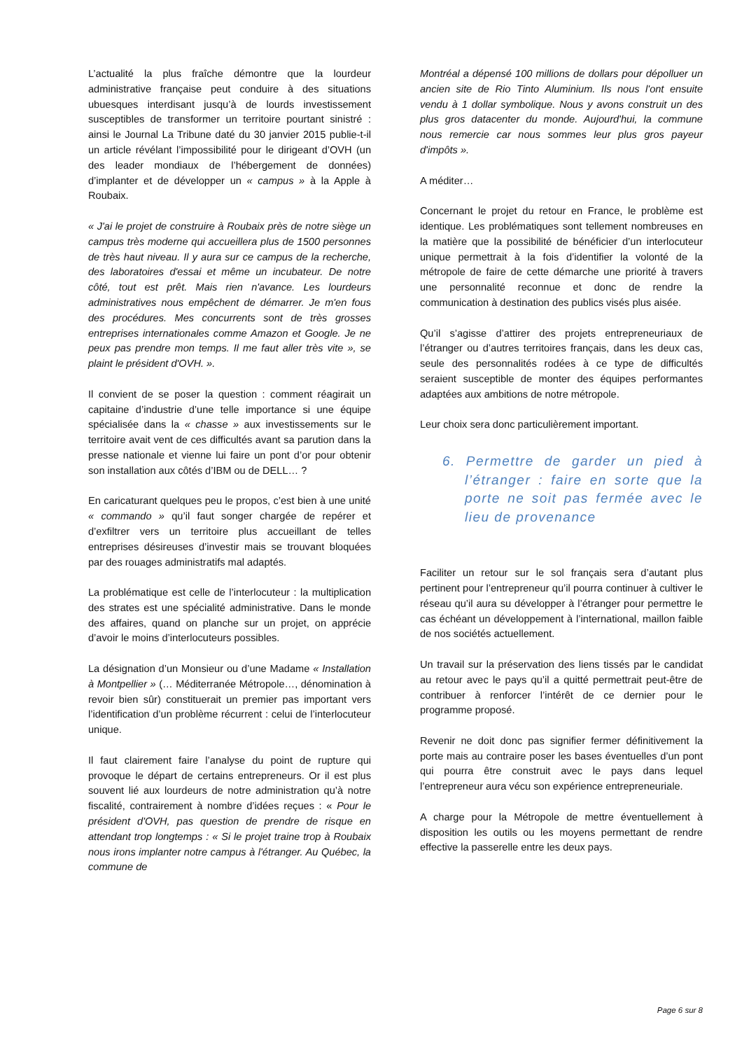L’actualité la plus fraîche démontre que la lourdeur administrative française peut conduire à des situations ubuesques interdisant jusqu’à de lourds investissement susceptibles de transformer un territoire pourtant sinistré : ainsi le Journal La Tribune daté du 30 janvier 2015 publie-t-il un article révélant l’impossibilité pour le dirigeant d’OVH (un des leader mondiaux de l’hébergement de données) d’implanter et de développer un « campus » à la Apple à Roubaix.
« J'ai le projet de construire à Roubaix près de notre siège un campus très moderne qui accueillera plus de 1500 personnes de très haut niveau. Il y aura sur ce campus de la recherche, des laboratoires d'essai et même un incubateur. De notre côté, tout est prêt. Mais rien n'avance. Les lourdeurs administratives nous empêchent de démarrer. Je m'en fous des procédures. Mes concurrents sont de très grosses entreprises internationales comme Amazon et Google. Je ne peux pas prendre mon temps. Il me faut aller très vite », se plaint le président d'OVH. ».
Il convient de se poser la question : comment réagirait un capitaine d’industrie d’une telle importance si une équipe spécialisée dans la « chasse » aux investissements sur le territoire avait vent de ces difficultés avant sa parution dans la presse nationale et vienne lui faire un pont d’or pour obtenir son installation aux côtés d’IBM ou de DELL… ?
En caricaturant quelques peu le propos, c’est bien à une unité « commando » qu’il faut songer chargée de repérer et d’exfiltrer vers un territoire plus accueillant de telles entreprises désireuses d’investir mais se trouvant bloquées par des rouages administratifs mal adaptés.
La problématique est celle de l’interlocuteur : la multiplication des strates est une spécialité administrative. Dans le monde des affaires, quand on planche sur un projet, on apprécie d’avoir le moins d’interlocuteurs possibles.
La désignation d’un Monsieur ou d’une Madame « Installation à Montpellier » (… Méditerranée Métropole…, dénomination à revoir bien sûr) constituerait un premier pas important vers l’identification d’un problème récurrent : celui de l’interlocuteur unique.
Il faut clairement faire l’analyse du point de rupture qui provoque le départ de certains entrepreneurs. Or il est plus souvent lié aux lourdeurs de notre administration qu’à notre fiscalité, contrairement à nombre d’idées reçues : « Pour le président d'OVH, pas question de prendre de risque en attendant trop longtemps : « Si le projet traine trop à Roubaix nous irons implanter notre campus à l'étranger. Au Québec, la commune de
Montréal a dépensé 100 millions de dollars pour dépolluer un ancien site de Rio Tinto Aluminium. Ils nous l'ont ensuite vendu à 1 dollar symbolique. Nous y avons construit un des plus gros datacenter du monde. Aujourd'hui, la commune nous remercie car nous sommes leur plus gros payeur d'impôts ».
A méditer…
Concernant le projet du retour en France, le problème est identique. Les problématiques sont tellement nombreuses en la matière que la possibilité de bénéficier d’un interlocuteur unique permettrait à la fois d’identifier la volonté de la métropole de faire de cette démarche une priorité à travers une personnalité reconnue et donc de rendre la communication à destination des publics visés plus aisée.
Qu’il s’agisse d’attirer des projets entrepreneuriaux de l’étranger ou d’autres territoires français, dans les deux cas, seule des personnalités rodées à ce type de difficultés seraient susceptible de monter des équipes performantes adaptées aux ambitions de notre métropole.
Leur choix sera donc particulièrement important.
6. Permettre de garder un pied à l’étranger : faire en sorte que la porte ne soit pas fermée avec le lieu de provenance
Faciliter un retour sur le sol français sera d’autant plus pertinent pour l’entrepreneur qu’il pourra continuer à cultiver le réseau qu’il aura su développer à l’étranger pour permettre le cas échéant un développement à l’international, maillon faible de nos sociétés actuellement.
Un travail sur la préservation des liens tissés par le candidat au retour avec le pays qu’il a quitté permettrait peut-être de contribuer à renforcer l’intérêt de ce dernier pour le programme proposé.
Revenir ne doit donc pas signifier fermer définitivement la porte mais au contraire poser les bases éventuelles d’un pont qui pourra être construit avec le pays dans lequel l’entrepreneur aura vécu son expérience entrepreneuriale.
A charge pour la Métropole de mettre éventuellement à disposition les outils ou les moyens permettant de rendre effective la passerelle entre les deux pays.
Page 6 sur 8